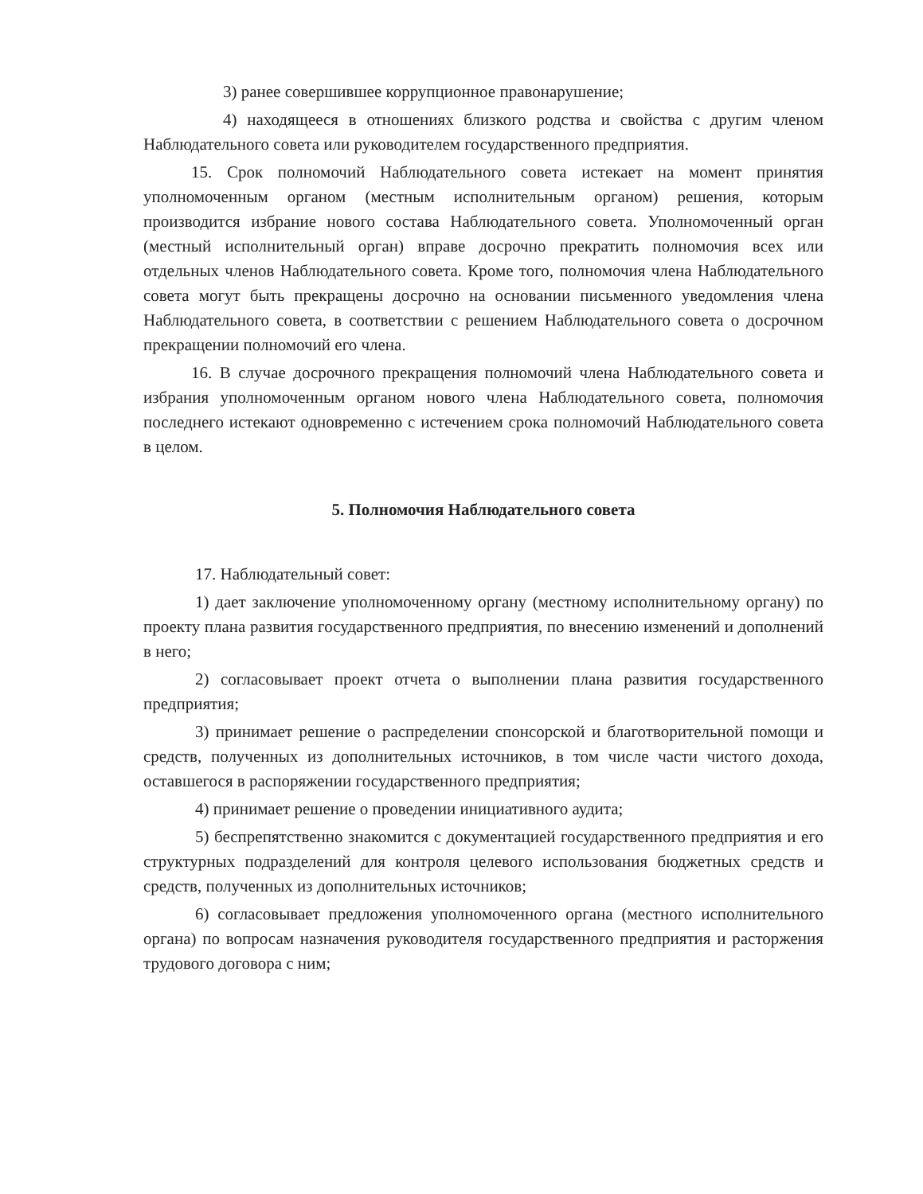3) ранее совершившее коррупционное правонарушение;
4) находящееся в отношениях близкого родства и свойства с другим членом Наблюдательного совета или руководителем государственного предприятия.
15. Срок полномочий Наблюдательного совета истекает на момент принятия уполномоченным органом (местным исполнительным органом) решения, которым производится избрание нового состава Наблюдательного совета. Уполномоченный орган (местный исполнительный орган) вправе досрочно прекратить полномочия всех или отдельных членов Наблюдательного совета. Кроме того, полномочия члена Наблюдательного совета могут быть прекращены досрочно на основании письменного уведомления члена Наблюдательного совета, в соответствии с решением Наблюдательного совета о досрочном прекращении полномочий его члена.
16. В случае досрочного прекращения полномочий члена Наблюдательного совета и избрания уполномоченным органом нового члена Наблюдательного совета, полномочия последнего истекают одновременно с истечением срока полномочий Наблюдательного совета в целом.
5. Полномочия Наблюдательного совета
17. Наблюдательный совет:
1) дает заключение уполномоченному органу (местному исполнительному органу) по проекту плана развития государственного предприятия, по внесению изменений и дополнений в него;
2) согласовывает проект отчета о выполнении плана развития государственного предприятия;
3) принимает решение о распределении спонсорской и благотворительной помощи и средств, полученных из дополнительных источников, в том числе части чистого дохода, оставшегося в распоряжении государственного предприятия;
4) принимает решение о проведении инициативного аудита;
5) беспрепятственно знакомится с документацией государственного предприятия и его структурных подразделений для контроля целевого использования бюджетных средств и средств, полученных из дополнительных источников;
6) согласовывает предложения уполномоченного органа (местного исполнительного органа) по вопросам назначения руководителя государственного предприятия и расторжения трудового договора с ним;